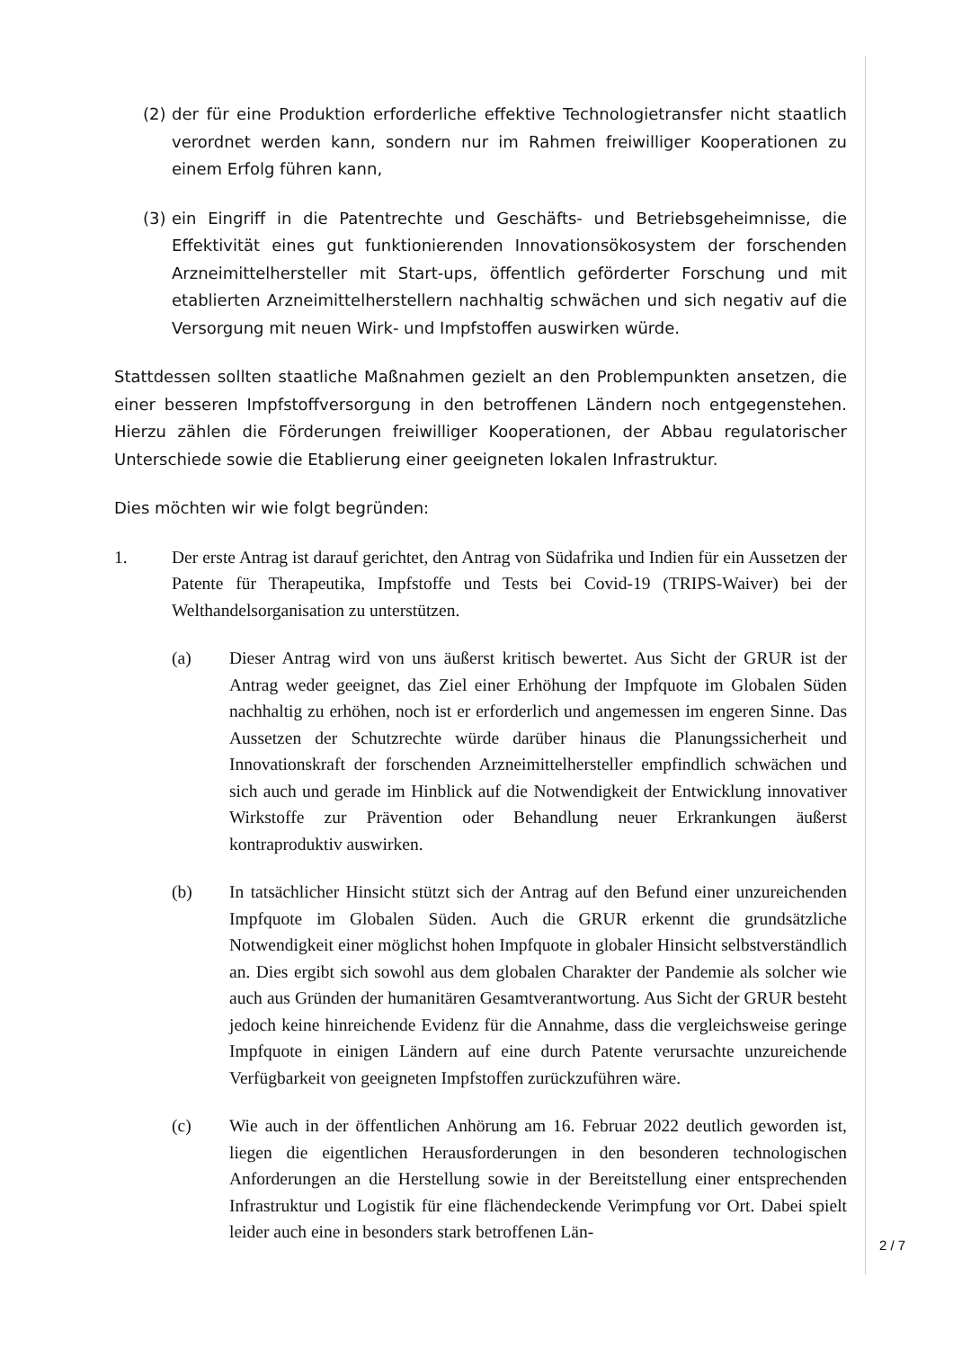(2) der für eine Produktion erforderliche effektive Technologietransfer nicht staatlich verordnet werden kann, sondern nur im Rahmen freiwilliger Kooperationen zu einem Erfolg führen kann,
(3) ein Eingriff in die Patentrechte und Geschäfts- und Betriebsgeheimnisse, die Effektivität eines gut funktionierenden Innovationsökosystem der forschenden Arzneimittelhersteller mit Start-ups, öffentlich geförderter Forschung und mit etablierten Arzneimittelherstellern nachhaltig schwächen und sich negativ auf die Versorgung mit neuen Wirk- und Impfstoffen auswirken würde.
Stattdessen sollten staatliche Maßnahmen gezielt an den Problempunkten ansetzen, die einer besseren Impfstoffversorgung in den betroffenen Ländern noch entgegenstehen. Hierzu zählen die Förderungen freiwilliger Kooperationen, der Abbau regulatorischer Unterschiede sowie die Etablierung einer geeigneten lokalen Infrastruktur.
Dies möchten wir wie folgt begründen:
1. Der erste Antrag ist darauf gerichtet, den Antrag von Südafrika und Indien für ein Aussetzen der Patente für Therapeutika, Impfstoffe und Tests bei Covid-19 (TRIPS-Waiver) bei der Welthandelsorganisation zu unterstützen.
(a) Dieser Antrag wird von uns äußerst kritisch bewertet. Aus Sicht der GRUR ist der Antrag weder geeignet, das Ziel einer Erhöhung der Impfquote im Globalen Süden nachhaltig zu erhöhen, noch ist er erforderlich und angemessen im engeren Sinne. Das Aussetzen der Schutzrechte würde darüber hinaus die Planungssicherheit und Innovationskraft der forschenden Arzneimittelhersteller empfindlich schwächen und sich auch und gerade im Hinblick auf die Notwendigkeit der Entwicklung innovativer Wirkstoffe zur Prävention oder Behandlung neuer Erkrankungen äußerst kontraproduktiv auswirken.
(b) In tatsächlicher Hinsicht stützt sich der Antrag auf den Befund einer unzureichenden Impfquote im Globalen Süden. Auch die GRUR erkennt die grundsätzliche Notwendigkeit einer möglichst hohen Impfquote in globaler Hinsicht selbstverständlich an. Dies ergibt sich sowohl aus dem globalen Charakter der Pandemie als solcher wie auch aus Gründen der humanitären Gesamtverantwortung. Aus Sicht der GRUR besteht jedoch keine hinreichende Evidenz für die Annahme, dass die vergleichsweise geringe Impfquote in einigen Ländern auf eine durch Patente verursachte unzureichende Verfügbarkeit von geeigneten Impfstoffen zurückzuführen wäre.
(c) Wie auch in der öffentlichen Anhörung am 16. Februar 2022 deutlich geworden ist, liegen die eigentlichen Herausforderungen in den besonderen technologischen Anforderungen an die Herstellung sowie in der Bereitstellung einer entsprechenden Infrastruktur und Logistik für eine flächendeckende Verimpfung vor Ort. Dabei spielt leider auch eine in besonders stark betroffenen Län-
2 / 7